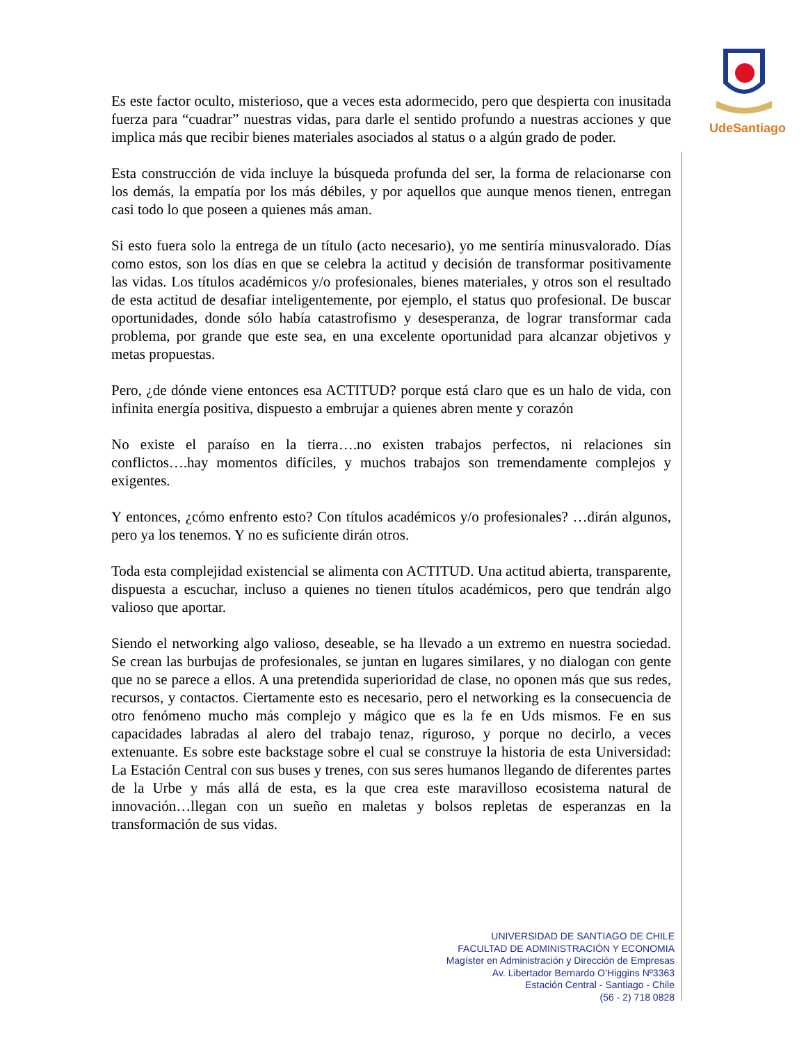UdeSantiago
Es este factor oculto, misterioso, que a veces esta adormecido, pero que despierta con inusitada fuerza para “cuadrar” nuestras vidas, para darle el sentido profundo a nuestras acciones y que implica más que recibir bienes materiales asociados al status o a algún grado de poder.
Esta construcción de vida incluye la búsqueda profunda del ser, la forma de relacionarse con los demás, la empatía por los más débiles, y por aquellos que aunque menos tienen, entregan casi todo lo que poseen a quienes más aman.
Si esto fuera solo la entrega de un título (acto necesario), yo me sentiría minusvalorado. Días como estos, son los días en que se celebra la actitud y decisión de transformar positivamente las vidas. Los títulos académicos y/o profesionales, bienes materiales, y otros son el resultado de esta actitud de desafiar inteligentemente, por ejemplo, el status quo profesional. De buscar oportunidades, donde sólo había catastrofismo y desesperanza, de lograr transformar cada problema, por grande que este sea, en una excelente oportunidad para alcanzar objetivos y metas propuestas.
Pero, ¿de dónde viene entonces esa ACTITUD? porque está claro que es un halo de vida, con infinita energía positiva, dispuesto a embrujar a quienes abren mente y corazón
No existe el paraíso en la tierra….no existen trabajos perfectos, ni relaciones sin conflictos….hay momentos difíciles, y muchos trabajos son tremendamente complejos y exigentes.
Y entonces, ¿cómo enfrento esto? Con títulos académicos y/o profesionales? …dirán algunos, pero ya los tenemos. Y no es suficiente dirán otros.
Toda esta complejidad existencial se alimenta con ACTITUD. Una actitud abierta, transparente, dispuesta a escuchar, incluso a quienes no tienen títulos académicos, pero que tendrán algo valioso que aportar.
Siendo el networking algo valioso, deseable, se ha llevado a un extremo en nuestra sociedad. Se crean las burbujas de profesionales, se juntan en lugares similares, y no dialogan con gente que no se parece a ellos. A una pretendida superioridad de clase, no oponen más que sus redes, recursos, y contactos. Ciertamente esto es necesario, pero el networking es la consecuencia de otro fenómeno mucho más complejo y mágico que es la fe en Uds mismos. Fe en sus capacidades labradas al alero del trabajo tenaz, riguroso, y porque no decirlo, a veces extenuante. Es sobre este backstage sobre el cual se construye la historia de esta Universidad: La Estación Central con sus buses y trenes, con sus seres humanos llegando de diferentes partes de la Urbe y más allá de esta, es la que crea este maravilloso ecosistema natural de innovación…llegan con un sueño en maletas y bolsos repletas de esperanzas en la transformación de sus vidas.
UNIVERSIDAD DE SANTIAGO DE CHILE
FACULTAD DE ADMINISTRACIÓN Y ECONOMIA
Magíster en Administración y Dirección de Empresas
Av. Libertador Bernardo O’Higgins Nº3363
Estación Central - Santiago - Chile
(56 - 2) 718 0828